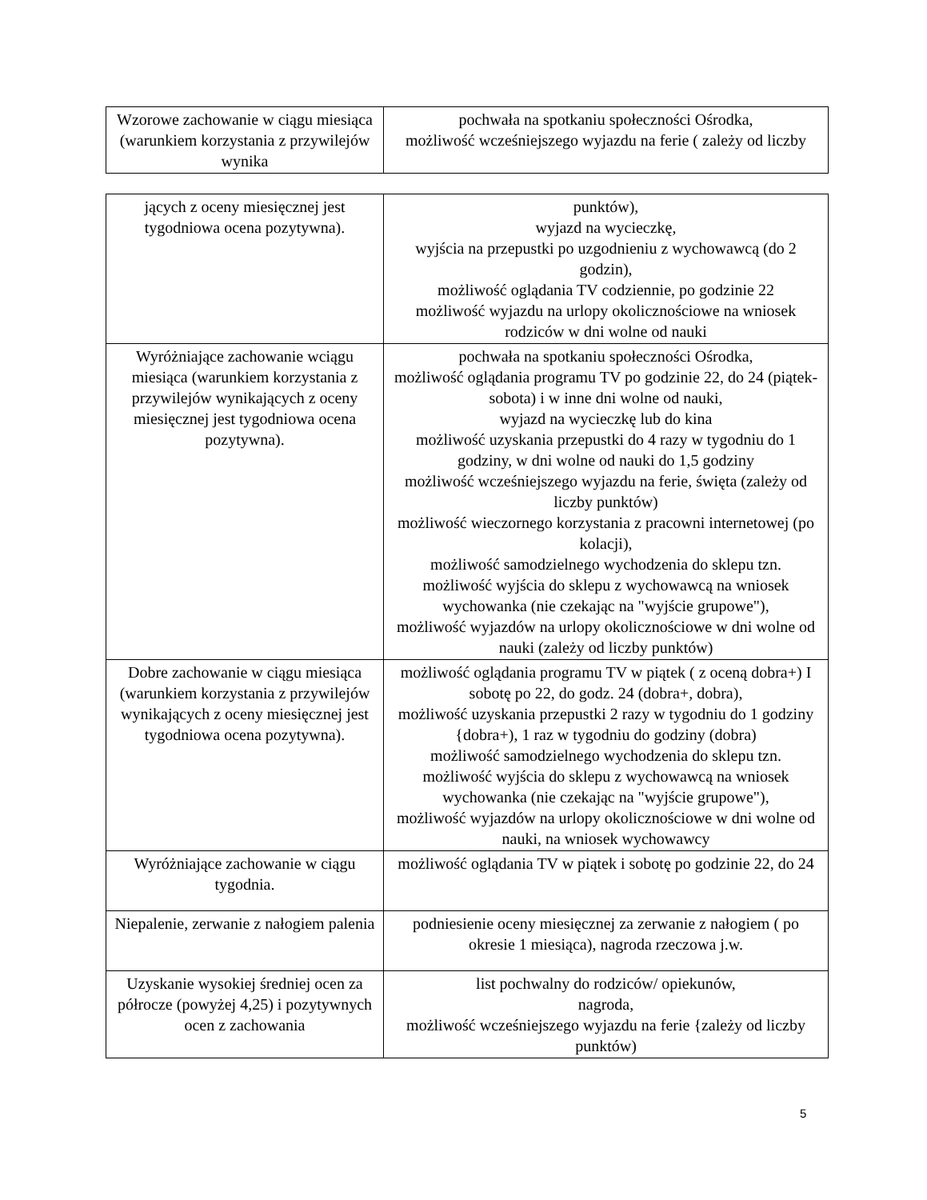| Wzorowe zachowanie w ciągu miesiąca (warunkiem korzystania z przywilejów wynika | pochwała na spotkaniu społeczności Ośrodka, możliwość wcześniejszego wyjazdu na ferie ( zależy od liczby |
| jących z oceny miesięcznej jest tygodniowa ocena pozytywna). | punktów), wyjazd na wycieczkę, wyjścia na przepustki po uzgodnieniu z wychowawcą (do 2 godzin), możliwość oglądania TV codziennie, po godzinie 22 możliwość wyjazdu na urlopy okolicznościowe na wniosek rodziców w dni wolne od nauki |
| Wyróżniające zachowanie wciągu miesiąca (warunkiem korzystania z przywilejów wynikających z oceny miesięcznej jest tygodniowa ocena pozytywna). | pochwała na spotkaniu społeczności Ośrodka, możliwość oglądania programu TV po godzinie 22, do 24 (piątek-sobota) i w inne dni wolne od nauki, wyjazd na wycieczkę lub do kina możliwość uzyskania przepustki do 4 razy w tygodniu do 1 godziny, w dni wolne od nauki do 1,5 godziny możliwość wcześniejszego wyjazdu na ferie, święta (zależy od liczby punktów) możliwość wieczornego korzystania z pracowni internetowej (po kolacji), możliwość samodzielnego wychodzenia do sklepu tzn. możliwość wyjścia do sklepu z wychowawcą na wniosek wychowanka (nie czekając na "wyjście grupowe"), możliwość wyjazdów na urlopy okolicznościowe w dni wolne od nauki (zależy od liczby punktów) |
| Dobre zachowanie w ciągu miesiąca (warunkiem korzystania z przywilejów wynikających z oceny miesięcznej jest tygodniowa ocena pozytywna). | możliwość oglądania programu TV w piątek ( z oceną dobra+) I sobotę po 22, do godz. 24 (dobra+, dobra), możliwość uzyskania przepustki 2 razy w tygodniu do 1 godziny {dobra+), 1 raz w tygodniu do godziny (dobra) możliwość samodzielnego wychodzenia do sklepu tzn. możliwość wyjścia do sklepu z wychowawcą na wniosek wychowanka (nie czekając na "wyjście grupowe"), możliwość wyjazdów na urlopy okolicznościowe w dni wolne od nauki, na wniosek wychowawcy |
| Wyróżniające zachowanie w ciągu tygodnia. | możliwość oglądania TV w piątek i sobotę po godzinie 22, do 24 |
| Niepalenie, zerwanie z nałogiem palenia | podniesienie oceny miesięcznej za zerwanie z nałogiem ( po okresie 1 miesiąca), nagroda rzeczowa j.w. |
| Uzyskanie wysokiej średniej ocen za półrocze (powyżej 4,25) i pozytywnych ocen z zachowania | list pochwalny do rodziców/ opiekunów, nagroda, możliwość wcześniejszego wyjazdu na ferie {zależy od liczby punktów) |
5